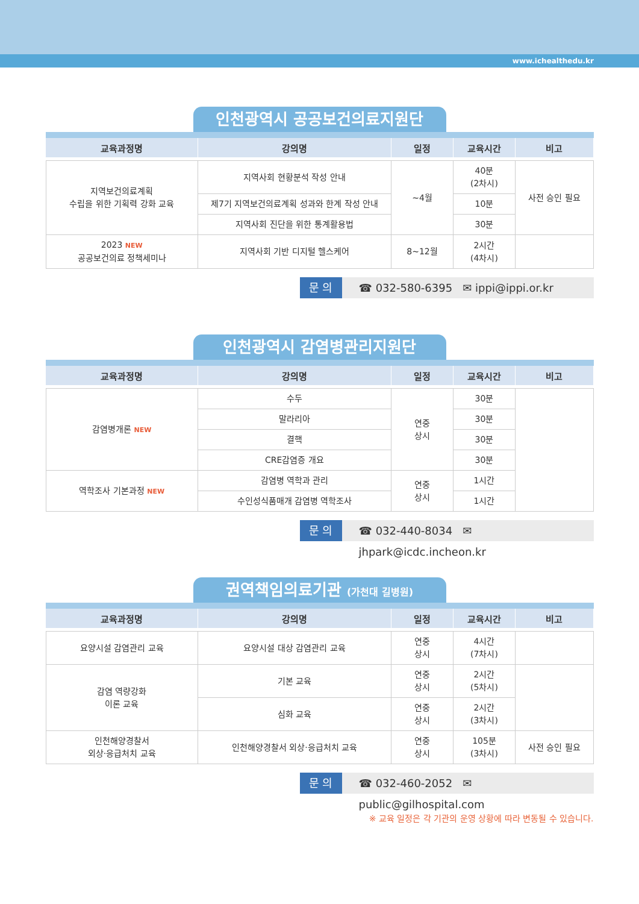www.ichealthedu.kr
인천광역시 공공보건의료지원단
| 교육과정명 | 강의명 | 일정 | 교육시간 | 비고 |
| --- | --- | --- | --- | --- |
| 지역보건의료계획 수립을 위한 기획력 강화 교육 | 지역사회 현황분석 작성 안내 | ~4월 | 40분 (2차시) | 사전 승인 필요 |
| | 제7기 지역보건의료계획 성과와 한계 작성 안내 | | 10분 | |
| | 지역사회 진단을 위한 통계활용법 | | 30분 | |
| 2023 NEW 공공보건의료 정책세미나 | 지역사회 기반 디지털 헬스케어 | 8~12월 | 2시간 (4차시) | |
문 의 ☎ 032-580-6395 ✉ ippi@ippi.or.kr
인천광역시 감염병관리지원단
| 교육과정명 | 강의명 | 일정 | 교육시간 | 비고 |
| --- | --- | --- | --- | --- |
| 감염병개론 NEW | 수두 | 연중 상시 | 30분 | |
| | 말라리아 | | 30분 | |
| | 결핵 | | 30분 | |
| | CRE감염증 개요 | | 30분 | |
| 역학조사 기본과정 NEW | 감염병 역학과 관리 | 연중 상시 | 1시간 | |
| | 수인성식품매개 감염병 역학조사 | | 1시간 | |
문 의 ☎ 032-440-8034 ✉ jhpark@icdc.incheon.kr
권역책임의료기관 (가천대 길병원)
| 교육과정명 | 강의명 | 일정 | 교육시간 | 비고 |
| --- | --- | --- | --- | --- |
| 요양시설 감염관리 교육 | 요양시설 대상 감염관리 교육 | 연중 상시 | 4시간 (7차시) | |
| 감염 역량강화 이론 교육 | 기본 교육 | 연중 상시 | 2시간 (5차시) | |
| | 심화 교육 | 연중 상시 | 2시간 (3차시) | |
| 인천해양경찰서 외상·응급처치 교육 | 인천해양경찰서 외상·응급처치 교육 | 연중 상시 | 105분 (3차시) | 사전 승인 필요 |
문 의 ☎ 032-460-2052 ✉ public@gilhospital.com
※ 교육 일정은 각 기관의 운영 상황에 따라 변동될 수 있습니다.